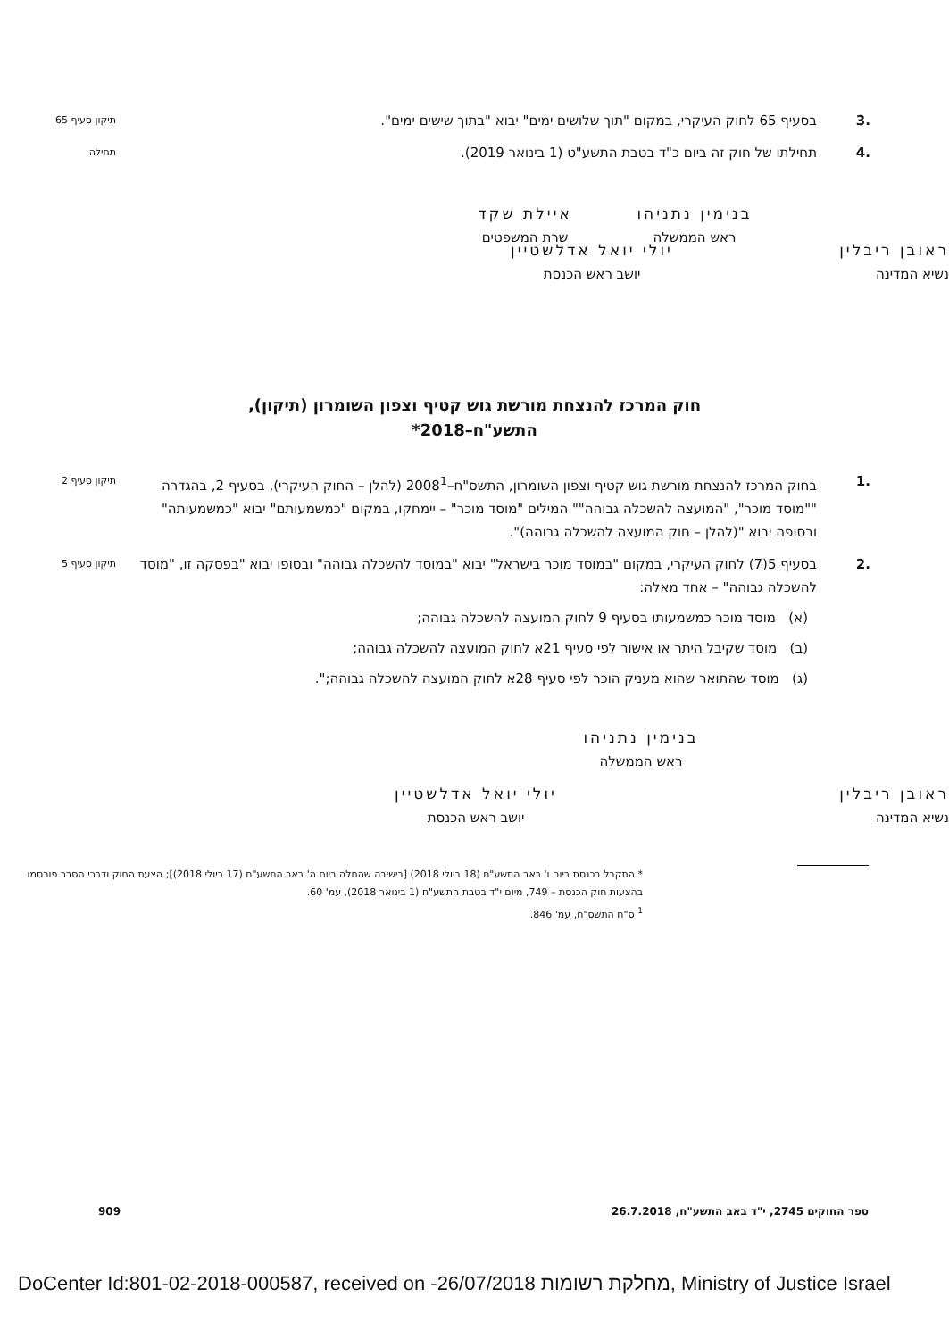.3 בסעיף 65 לחוק העיקרי, במקום "תוך שלושים ימים" יבוא "בתוך שישים ימים".
תיקון סעיף 65
.4 תחילתו של חוק זה ביום כ"ד בטבת התשע"ט (1 בינואר 2019).
תחילה
בנימין נתניהו
ראש הממשלה
איילת שקד
שרת המשפטים
ראובן ריבלין
נשיא המדינה
יולי יואל אדלשטיין
יושב ראש הכנסת
חוק המרכז להנצחת מורשת גוש קטיף וצפון השומרון (תיקון),
התשע"ח–2018*
.1 בחוק המרכז להנצחת מורשת גוש קטיף וצפון השומרון, התשס"ח–2008<sup>1</sup> (להלן – החוק העיקרי), בסעיף 2, בהגדרה ""מוסד מוכר", "המועצה להשכלה גבוהה"" המילים "מוסד מוכר" – יימחקו, במקום "כמשמעותם" יבוא "כמשמעותה" ובסופה יבוא "(להלן – חוק המועצה להשכלה גבוהה)".
תיקון סעיף 2
.2 בסעיף 5(7) לחוק העיקרי, במקום "במוסד מוכר בישראל" יבוא "במוסד להשכלה גבוהה" ובסופו יבוא "בפסקה זו, "מוסד להשכלה גבוהה" – אחד מאלה:
(א) מוסד מוכר כמשמעותו בסעיף 9 לחוק המועצה להשכלה גבוהה;
(ב) מוסד שקיבל היתר או אישור לפי סעיף 21א לחוק המועצה להשכלה גבוהה;
(ג) מוסד שהתואר שהוא מעניק הוכר לפי סעיף 28א לחוק המועצה להשכלה גבוהה;".
תיקון סעיף 5
בנימין נתניהו
ראש הממשלה
ראובן ריבלין
נשיא המדינה
יולי יואל אדלשטיין
יושב ראש הכנסת
* התקבל בכנסת ביום ו' באב התשע"ח (18 ביולי 2018) [בישיבה שהחלה ביום ה' באב התשע"ח (17 ביולי 2018)]; הצעת החוק ודברי הסבר פורסמו בהצעות חוק הכנסת – 749, מיום י"ד בטבת התשע"ח (1 בינואר 2018), עמ' 60.
<sup>1</sup> ס"ח התשס"ח, עמ' 846.
ספר החוקים 2745, י"ד באב התשע"ח, 26.7.2018 909
DoCenter Id:801-02-2018-000587, received on -26/07/2018 מחלקת רשומות, Ministry of Justice Israel